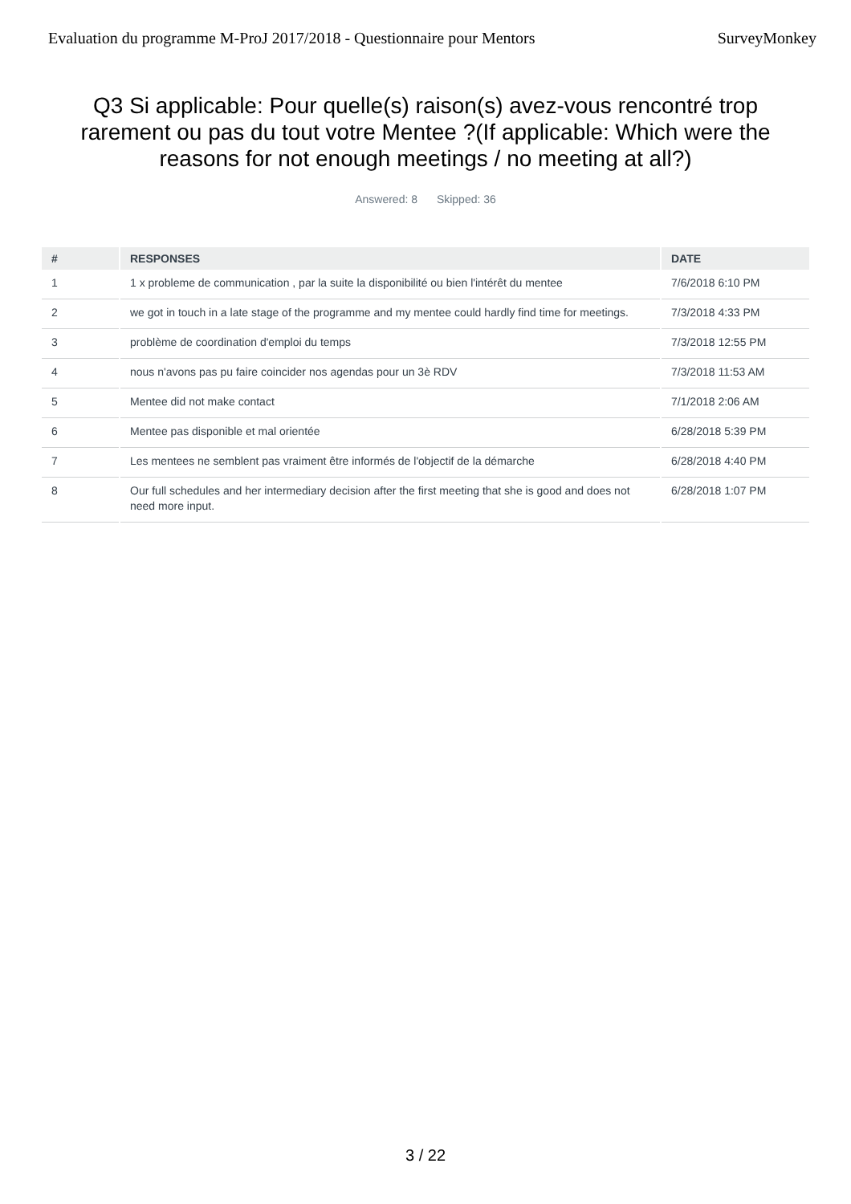Evaluation du programme M-ProJ 2017/2018 - Questionnaire pour Mentors SurveyMonkey
Q3 Si applicable: Pour quelle(s) raison(s) avez-vous rencontré trop rarement ou pas du tout votre Mentee ?(If applicable: Which were the reasons for not enough meetings / no meeting at all?)
Answered: 8 Skipped: 36
| # | RESPONSES | DATE |
| --- | --- | --- |
| 1 | 1 x probleme de communication , par la suite la disponibilité ou bien l'intérêt du mentee | 7/6/2018 6:10 PM |
| 2 | we got in touch in a late stage of the programme and my mentee could hardly find time for meetings. | 7/3/2018 4:33 PM |
| 3 | problème de coordination d'emploi du temps | 7/3/2018 12:55 PM |
| 4 | nous n'avons pas pu faire coincider nos agendas pour un 3è RDV | 7/3/2018 11:53 AM |
| 5 | Mentee did not make contact | 7/1/2018 2:06 AM |
| 6 | Mentee pas disponible et mal orientée | 6/28/2018 5:39 PM |
| 7 | Les mentees ne semblent pas vraiment être informés de l'objectif de la démarche | 6/28/2018 4:40 PM |
| 8 | Our full schedules and her intermediary decision after the first meeting that she is good and does not need more input. | 6/28/2018 1:07 PM |
3 / 22